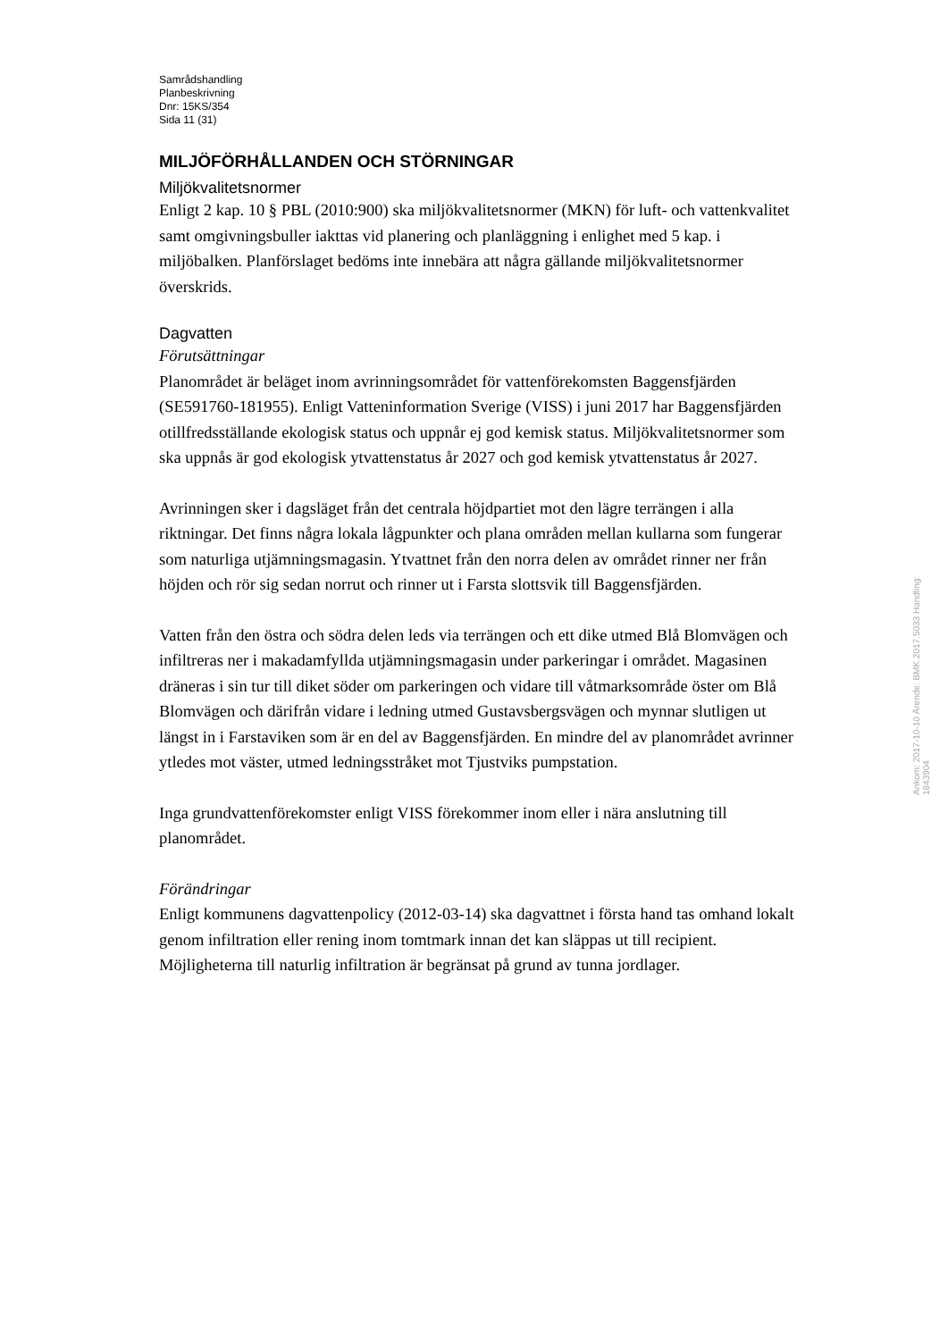Samrådshandling
Planbeskrivning
Dnr: 15KS/354
Sida 11 (31)
MILJÖFÖRHÅLLANDEN OCH STÖRNINGAR
Miljökvalitetsnormer
Enligt 2 kap. 10 § PBL (2010:900) ska miljökvalitetsnormer (MKN) för luft- och vattenkvalitet samt omgivningsbuller iakttas vid planering och planläggning i enlighet med 5 kap. i miljöbalken. Planförslaget bedöms inte innebära att några gällande miljökvalitetsnormer överskrids.
Dagvatten
Förutsättningar
Planområdet är beläget inom avrinningsområdet för vattenförekomsten Baggensfjärden (SE591760-181955). Enligt Vatteninformation Sverige (VISS) i juni 2017 har Baggensfjärden otillfredsställande ekologisk status och uppnår ej god kemisk status. Miljökvalitetsnormer som ska uppnås är god ekologisk ytvattenstatus år 2027 och god kemisk ytvattenstatus år 2027.
Avrinningen sker i dagsläget från det centrala höjdpartiet mot den lägre terrängen i alla riktningar. Det finns några lokala lågpunkter och plana områden mellan kullarna som fungerar som naturliga utjämningsmagasin. Ytvattnet från den norra delen av området rinner ner från höjden och rör sig sedan norrut och rinner ut i Farsta slottsvik till Baggensfjärden.
Vatten från den östra och södra delen leds via terrängen och ett dike utmed Blå Blomvägen och infiltreras ner i makadamfyllda utjämningsmagasin under parkeringar i området. Magasinen dräneras i sin tur till diket söder om parkeringen och vidare till våtmarksområde öster om Blå Blomvägen och därifrån vidare i ledning utmed Gustavsbergsvägen och mynnar slutligen ut längst in i Farstaviken som är en del av Baggensfjärden. En mindre del av planområdet avrinner ytledes mot väster, utmed ledningsstråket mot Tjustviks pumpstation.
Inga grundvattenförekomster enligt VISS förekommer inom eller i nära anslutning till planområdet.
Förändringar
Enligt kommunens dagvattenpolicy (2012-03-14) ska dagvattnet i första hand tas omhand lokalt genom infiltration eller rening inom tomtmark innan det kan släppas ut till recipient. Möjligheterna till naturlig infiltration är begränsat på grund av tunna jordlager.
Ankom: 2017-10-10 Ärende: BMK.2017.5033 Handling: 1843904